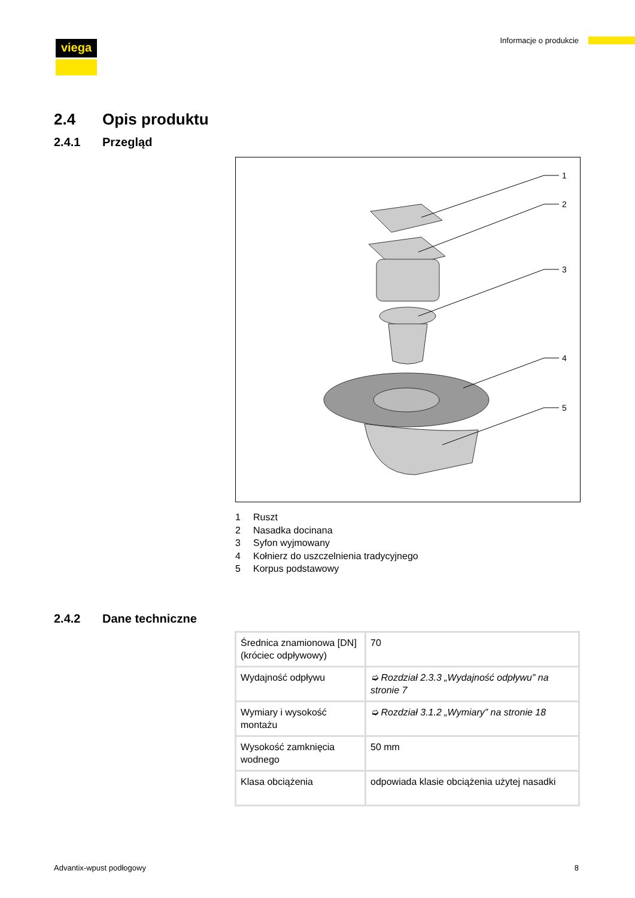viega Informacje o produkcie
2.4 Opis produktu
2.4.1 Przegląd
1
2
3
4
5
1 Ruszt
2 Nasadka docinana
3 Syfon wyjmowany
4 Kołnierz do uszczelnienia tradycyjnego
5 Korpus podstawowy
2.4.2 Dane techniczne
| Średnica znamionowa [DN] (króciec odpływowy) | 70 |
| Wydajność odpływu | ➭ Rozdział 2.3.3 „Wydajność odpływu” na stronie 7 |
| Wymiary i wysokość montażu | ➭ Rozdział 3.1.2 „Wymiary” na stronie 18 |
| Wysokość zamknięcia wodnego | 50 mm |
| Klasa obciążenia | odpowiada klasie obciążenia użytej nasadki |
Advantix-wpust podłogowy 8